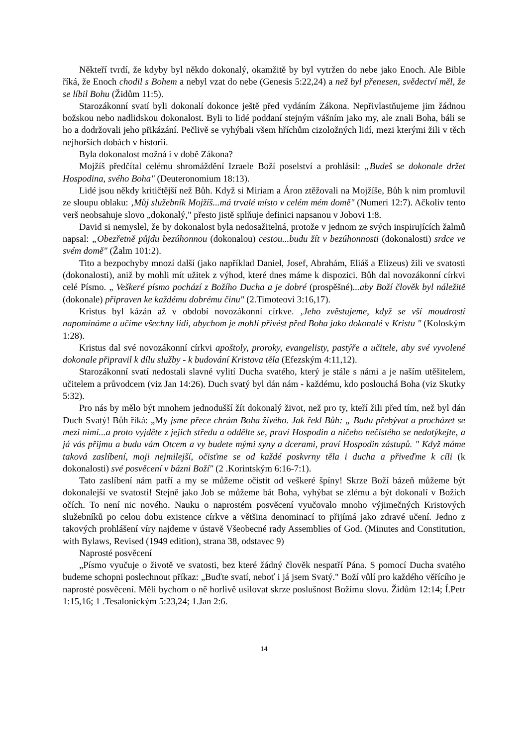Někteří tvrdí, že kdyby byl někdo dokonalý, okamžitě by byl vytržen do nebe jako Enoch. Ale Bible říká, že Enoch chodil s Bohem a nebyl vzat do nebe (Genesis 5:22,24) a než byl přenesen, svědectví měl, že se líbil Bohu (Židům 11:5).
Starozákonní svatí byli dokonalí dokonce ještě před vydáním Zákona. Nepřivlastňujeme jim žádnou božskou nebo nadlidskou dokonalost. Byli to lidé poddaní stejným vášním jako my, ale znali Boha, báli se ho a dodržovali jeho přikázání. Pečlivě se vyhýbali všem hříchům cizoložných lidí, mezi kterými žili v těch nejhorších dobách v historii.
Byla dokonalost možná i v době Zákona?
Mojžíš předčítal celému shromáždění Izraele Boží poselství a prohlásil: „Budeš se dokonale držet Hospodina, svého Boha" (Deuteronomium 18:13).
Lidé jsou někdy kritičtější než Bůh. Když si Miriam a Áron ztěžovali na Mojžíše, Bůh k nim promluvil ze sloupu oblaku: ‚Můj služebník Mojžíš...má trvalé místo v celém mém domě" (Numeri 12:7). Ačkoliv tento verš neobsahuje slovo „dokonalý," přesto jistě splňuje definici napsanou v Jobovi 1:8.
David si nemyslel, že by dokonalost byla nedosažitelná, protože v jednom ze svých inspirujících žalmů napsal: „Obezřetně půjdu bezúhonnou (dokonalou) cestou...budu žít v bezúhonnosti (dokonalosti) srdce ve svém domě" (Žalm 101:2).
Tito a bezpochyby mnozí další (jako například Daniel, Josef, Abrahám, Eliáš a Elizeus) žili ve svatosti (dokonalosti), aniž by mohli mít užitek z výhod, které dnes máme k dispozici. Bůh dal novozákonní církvi celé Písmo. „ Veškeré písmo pochází z Božího Ducha a je dobré (prospěšné)...aby Boží člověk byl náležitě (dokonale) připraven ke každému dobrému činu" (2.Timoteovi 3:16,17).
Kristus byl kázán až v období novozákonní církve. ‚Jeho zvěstujeme, když se vší moudrostí napomínáme a učíme všechny lidi, abychom je mohli přivést před Boha jako dokonalé v Kristu " (Koloským 1:28).
Kristus dal své novozákonní církvi apoštoly, proroky, evangelisty, pastýře a učitele, aby své vyvolené dokonale připravil k dílu služby - k budování Kristova těla (Efezským 4:11,12).
Starozákonní svatí nedostali slavné vylití Ducha svatého, který je stále s námi a je naším utěšitelem, učitelem a průvodcem (viz Jan 14:26). Duch svatý byl dán nám - každému, kdo poslouchá Boha (viz Skutky 5:32).
Pro nás by mělo být mnohem jednodušší žít dokonalý život, než pro ty, kteří žili před tím, než byl dán Duch Svatý! Bůh říká: „My jsme přece chrám Boha živého. Jak řekl Bůh: „ Budu přebývat a procházet se mezi nimi...a proto vyjděte z jejich středu a oddělte se, praví Hospodin a ničeho nečistého se nedotýkejte, a já vás přijmu a budu vám Otcem a vy budete mými syny a dcerami, praví Hospodin zástupů. " Když máme taková zaslíbení, moji nejmilejší, očisťme se od každé poskvrny těla i ducha a přiveďme k cíli (k dokonalosti) své posvěcení v bázni Boží" (2 .Korintským 6:16-7:1).
Tato zaslíbení nám patří a my se můžeme očistit od veškeré špíny! Skrze Boží bázeň můžeme být dokonalejší ve svatosti! Stejně jako Job se můžeme bát Boha, vyhýbat se zlému a být dokonalí v Božích očích. To není nic nového. Nauku o naprostém posvěcení vyučovalo mnoho výjimečných Kristových služebníků po celou dobu existence církve a většina denominací to přijímá jako zdravé učení. Jedno z takových prohlášení víry najdeme v ústavě Všeobecné rady Assemblies of God. (Minutes and Constitution, with Bylaws, Revised (1949 edition), strana 38, odstavec 9)
Naprosté posvěcení
„Písmo vyučuje o životě ve svatosti, bez které žádný člověk nespatří Pána. S pomocí Ducha svatého budeme schopni poslechnout příkaz: „Buďte svatí, neboť i já jsem Svatý." Boží vůlí pro každého věřícího je naprosté posvěcení. Měli bychom o ně horlivě usilovat skrze poslušnost Božímu slovu. Židům 12:14; Í.Petr 1:15,16; 1 .Tesalonickým 5:23,24; 1.Jan 2:6.
14